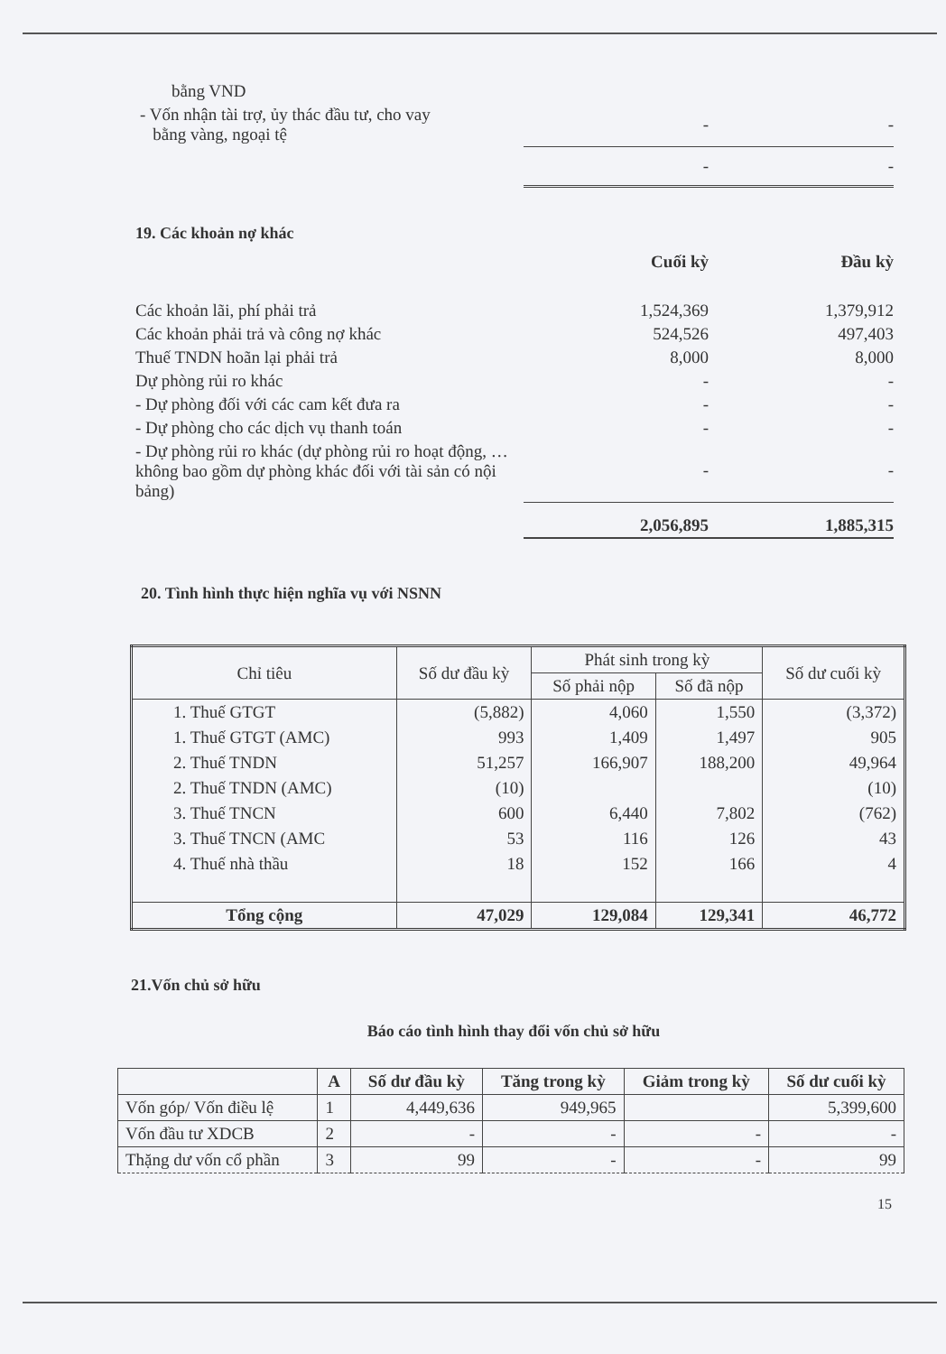| bằng VND | | |
| - Vốn nhận tài trợ, ủy thác đầu tư, cho vay bằng vàng, ngoại tệ | - | - |
| | - | - |
19. Các khoản nợ khác
| | Cuối kỳ | Đầu kỳ |
| Các khoản lãi, phí phải trả | 1,524,369 | 1,379,912 |
| Các khoản phải trả và công nợ khác | 524,526 | 497,403 |
| Thuế TNDN hoãn lại phải trả | 8,000 | 8,000 |
| Dự phòng rủi ro khác | - | - |
| - Dự phòng đối với các cam kết đưa ra | - | - |
| - Dự phòng cho các dịch vụ thanh toán | - | - |
| - Dự phòng rủi ro khác (dự phòng rủi ro hoạt động, … không bao gồm dự phòng khác đối với tài sản có nội bảng) | - | - |
| | 2,056,895 | 1,885,315 |
20. Tình hình thực hiện nghĩa vụ với NSNN
| Chỉ tiêu | Số dư đầu kỳ | Phát sinh trong kỳ | | Số dư cuối kỳ |
| --- | --- | --- | --- | --- |
| | | Số phải nộp | Số đã nộp | |
| 1. Thuế GTGT | (5,882) | 4,060 | 1,550 | (3,372) |
| 1. Thuế GTGT (AMC) | 993 | 1,409 | 1,497 | 905 |
| 2. Thuế TNDN | 51,257 | 166,907 | 188,200 | 49,964 |
| 2. Thuế TNDN (AMC) | (10) | | | (10) |
| 3. Thuế TNCN | 600 | 6,440 | 7,802 | (762) |
| 3. Thuế TNCN (AMC | 53 | 116 | 126 | 43 |
| 4. Thuế nhà thầu | 18 | 152 | 166 | 4 |
| Tổng cộng | 47,029 | 129,084 | 129,341 | 46,772 |
21.Vốn chủ sở hữu
Báo cáo tình hình thay đổi vốn chủ sở hữu
| | A | Số dư đầu kỳ | Tăng trong kỳ | Giảm trong kỳ | Số dư cuối kỳ |
| --- | --- | --- | --- | --- | --- |
| Vốn góp/ Vốn điều lệ | 1 | 4,449,636 | 949,965 | | 5,399,600 |
| Vốn đầu tư XDCB | 2 | - | - | - | - |
| Thặng dư vốn cổ phần | 3 | 99 | - | - | 99 |
15